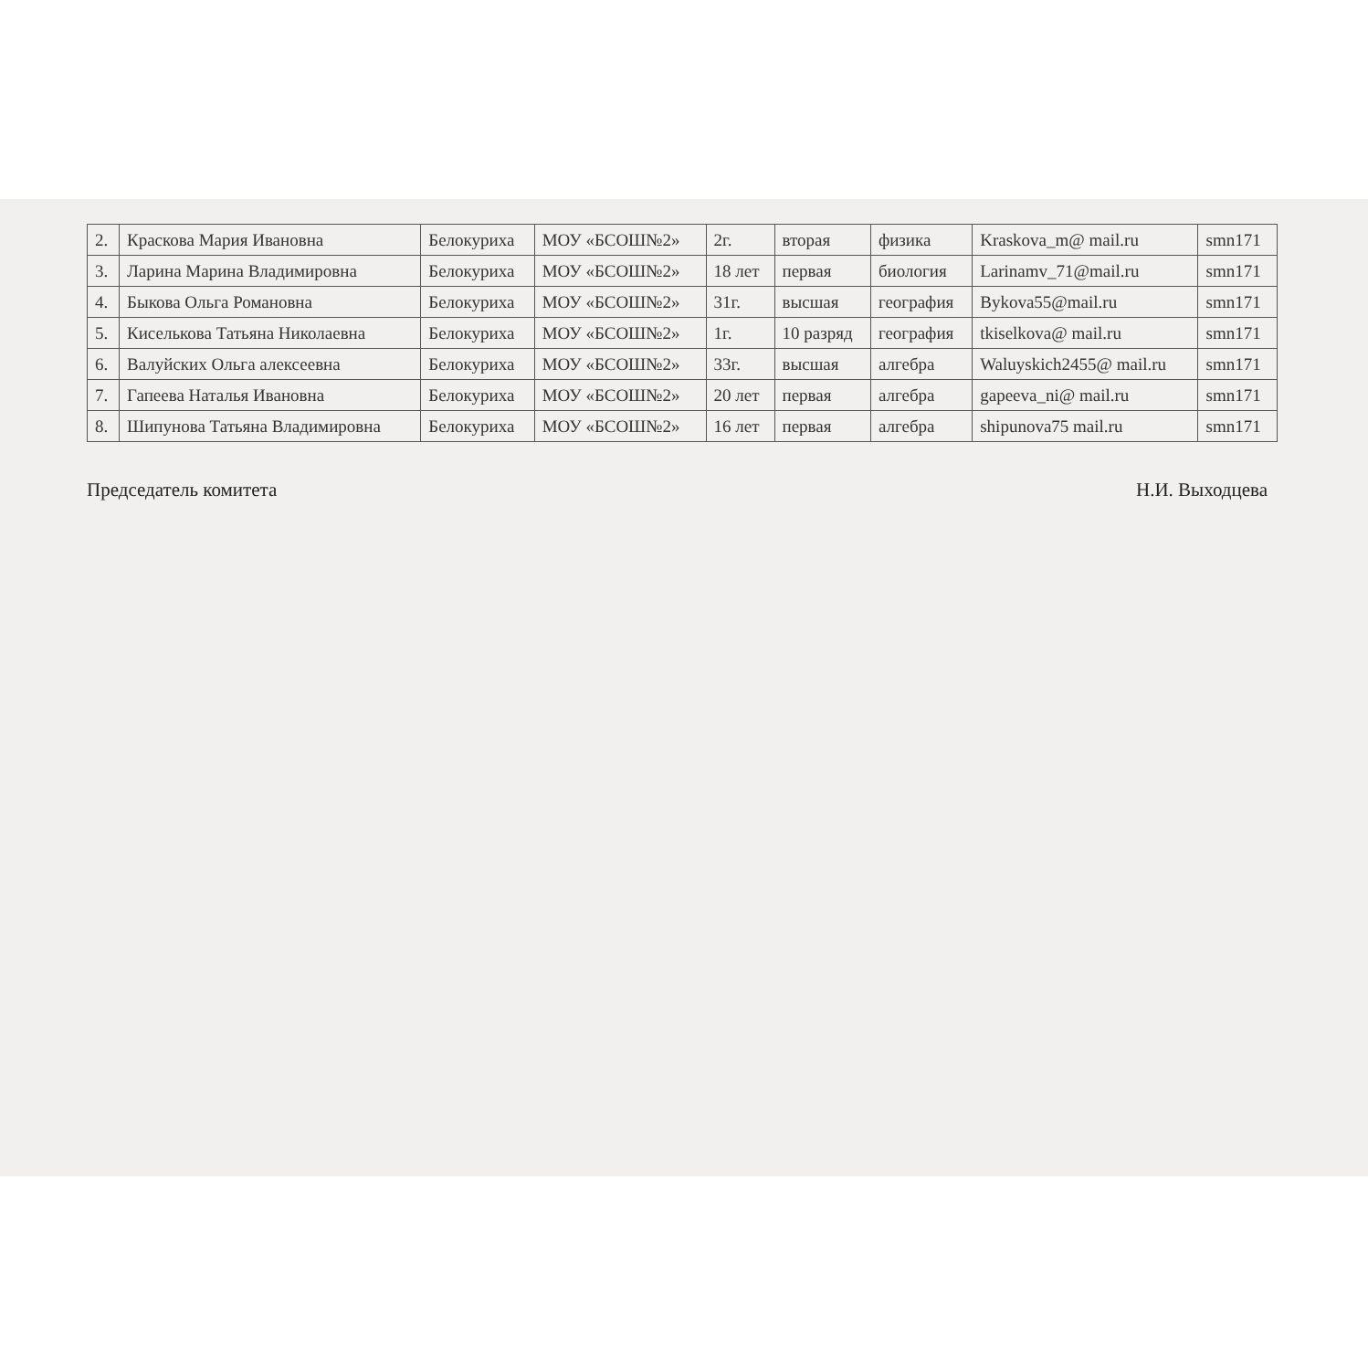| 2. | Краскова Мария Ивановна | Белокуриха | МОУ «БСОШ№2» | 2г. | вторая | физика | Kraskova_m@ mail.ru | smn171 |
| 3. | Ларина Марина Владимировна | Белокуриха | МОУ «БСОШ№2» | 18 лет | первая | биология | Larinamv_71@mail.ru | smn171 |
| 4. | Быкова Ольга Романовна | Белокуриха | МОУ «БСОШ№2» | 31г. | высшая | география | Bykova55@mail.ru | smn171 |
| 5. | Киселькова Татьяна Николаевна | Белокуриха | МОУ «БСОШ№2» | 1г. | 10 разряд | география | tkiselkova@ mail.ru | smn171 |
| 6. | Валуйских Ольга алексеевна | Белокуриха | МОУ «БСОШ№2» | 33г. | высшая | алгебра | Waluyskich2455@ mail.ru | smn171 |
| 7. | Гапеева Наталья Ивановна | Белокуриха | МОУ «БСОШ№2» | 20 лет | первая | алгебра | gapeeva_ni@ mail.ru | smn171 |
| 8. | Шипунова Татьяна Владимировна | Белокуриха | МОУ «БСОШ№2» | 16 лет | первая | алгебра | shipunova75 mail.ru | smn171 |
Председатель комитета Н.И. Выходцева